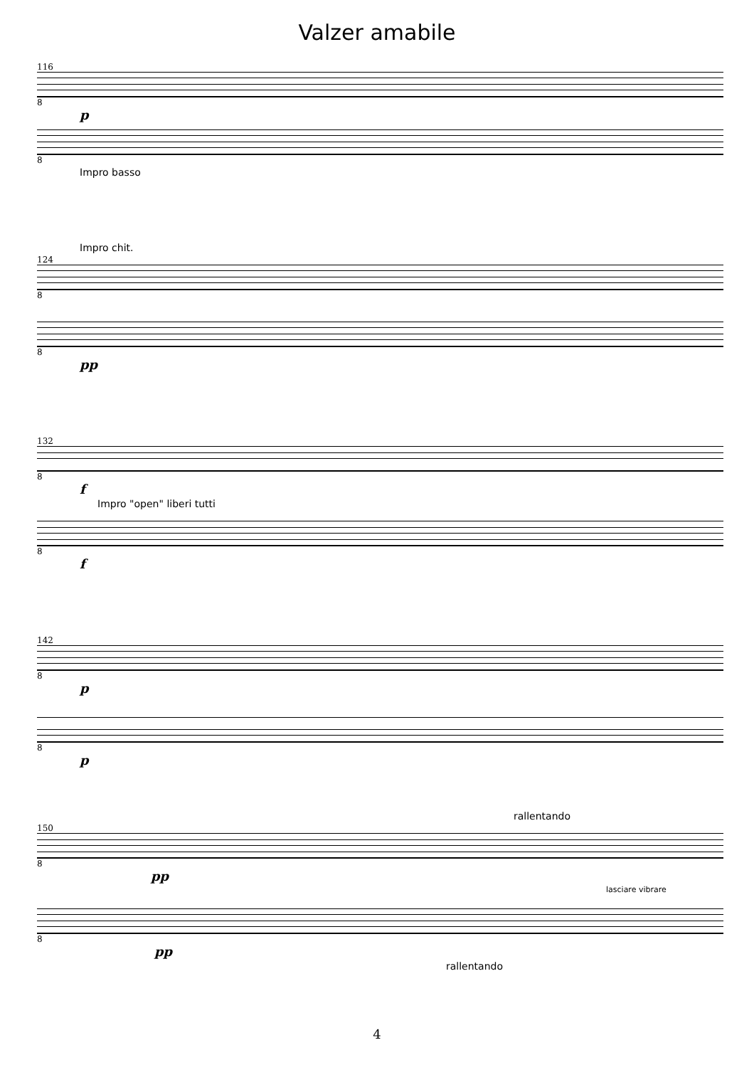Valzer amabile
116
8
p
8
Impro basso
Impro chit.
124
8
8
pp
132
8
f
Impro "open" liberi tutti
8
f
142
8
p
8
p
rallentando
150
8
pp
lasciare vibrare
8
pp
rallentando
4